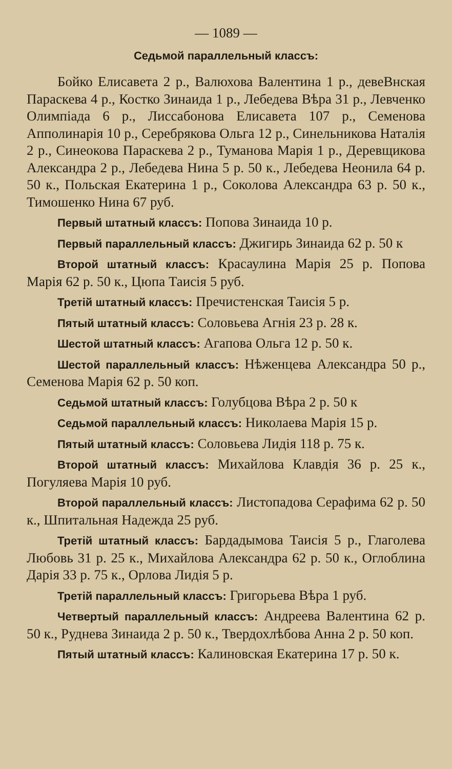— 1089 —
Седьмой параллельный классъ:
Бойко Елисавета 2 р., Валюхова Валентина 1 р., девеВнская Параскева 4 р., Костко Зинаида 1 р., Лебедева Вѣра 31 р., Левченко Олимпіада 6 р., Лиссабонова Елисавета 107 р., Семенова Апполинарія 10 р., Серебрякова Ольга 12 р., Синельникова Наталія 2 р., Синеокова Параскева 2 р., Туманова Марія 1 р., Деревщикова Александра 2 р., Лебедева Нина 5 р. 50 к., Лебедева Неонила 64 р. 50 к., Польская Екатерина 1 р., Соколова Александра 63 р. 50 к., Тимошенко Нина 67 руб.
Первый штатный классъ: Попова Зинаида 10 р.
Первый параллельный классъ: Джигирь Зинаида 62 р. 50 к
Второй штатный классъ: Красаулина Марія 25 р. Попова Марія 62 р. 50 к., Цюпа Таисія 5 руб.
Третій штатный классъ: Пречистенская Таисія 5 р.
Пятый штатный классъ: Соловьева Агнія 23 р. 28 к.
Шестой штатный классъ: Агапова Ольга 12 р. 50 к.
Шестой параллельный классъ: Нѣженцева Александра 50 р., Семенова Марія 62 р. 50 коп.
Седьмой штатный классъ: Голубцова Вѣра 2 р. 50 к
Седьмой параллельный классъ: Николаева Марія 15 р.
Пятый штатный классъ: Соловьева Лидія 118 р. 75 к.
Второй штатный классъ: Михайлова Клавдія 36 р. 25 к., Погуляева Марія 10 руб.
Второй параллельный классъ: Листопадова Серафима 62 р. 50 к., Шпитальная Надежда 25 руб.
Третій штатный классъ: Бардадымова Таисія 5 р., Глаголева Любовь 31 р. 25 к., Михайлова Александра 62 р. 50 к., Оглоблина Дарія 33 р. 75 к., Орлова Лидія 5 р.
Третій параллельный классъ: Григорьева Вѣра 1 руб.
Четвертый параллельный классъ: Андреева Валентина 62 р. 50 к., Руднева Зинаида 2 р. 50 к., Твердохлѣбова Анна 2 р. 50 коп.
Пятый штатный классъ: Калиновская Екатерина 17 р. 50 к.